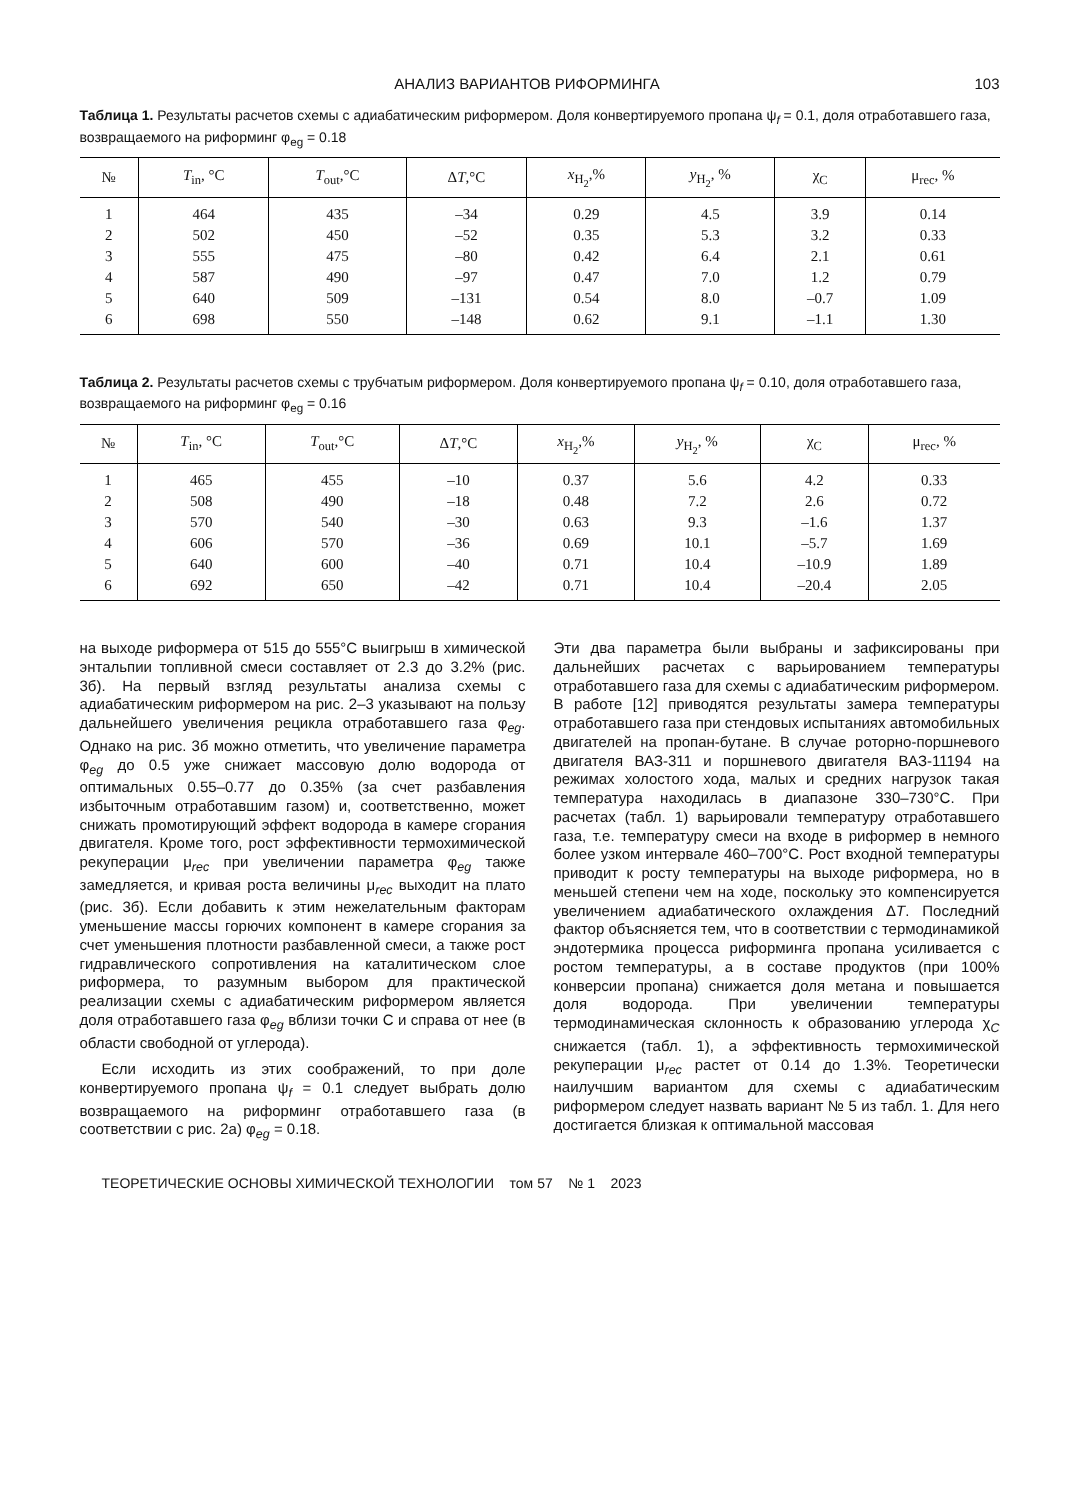АНАЛИЗ ВАРИАНТОВ РИФОРМИНГА 103
Таблица 1. Результаты расчетов схемы с адиабатическим риформером. Доля конвертируемого пропана ψ<sub>f</sub> = 0.1, доля отработавшего газа, возвращаемого на риформинг φ<sub>eg</sub> = 0.18
| № | T<sub>in</sub>, °C | T<sub>out</sub>,°C | Δ T ,°C | x<sub>H<sub>2</sub></sub>,% | y<sub>H<sub>2</sub></sub>, % | χ<sub>C</sub> | μ<sub>rec</sub>, % |
| --- | --- | --- | --- | --- | --- | --- | --- |
| 1 | 464 | 435 | –34 | 0.29 | 4.5 | 3.9 | 0.14 |
| 2 | 502 | 450 | –52 | 0.35 | 5.3 | 3.2 | 0.33 |
| 3 | 555 | 475 | –80 | 0.42 | 6.4 | 2.1 | 0.61 |
| 4 | 587 | 490 | –97 | 0.47 | 7.0 | 1.2 | 0.79 |
| 5 | 640 | 509 | –131 | 0.54 | 8.0 | –0.7 | 1.09 |
| 6 | 698 | 550 | –148 | 0.62 | 9.1 | –1.1 | 1.30 |
Таблица 2. Результаты расчетов схемы с трубчатым риформером. Доля конвертируемого пропана ψ<sub>f</sub> = 0.10, доля отработавшего газа, возвращаемого на риформинг φ<sub>eg</sub> = 0.16
| № | T<sub>in</sub>, °C | T<sub>out</sub>,°C | Δ T ,°C | x<sub>H<sub>2</sub></sub>,% | y<sub>H<sub>2</sub></sub>, % | χ<sub>C</sub> | μ<sub>rec</sub>, % |
| --- | --- | --- | --- | --- | --- | --- | --- |
| 1 | 465 | 455 | –10 | 0.37 | 5.6 | 4.2 | 0.33 |
| 2 | 508 | 490 | –18 | 0.48 | 7.2 | 2.6 | 0.72 |
| 3 | 570 | 540 | –30 | 0.63 | 9.3 | –1.6 | 1.37 |
| 4 | 606 | 570 | –36 | 0.69 | 10.1 | –5.7 | 1.69 |
| 5 | 640 | 600 | –40 | 0.71 | 10.4 | –10.9 | 1.89 |
| 6 | 692 | 650 | –42 | 0.71 | 10.4 | –20.4 | 2.05 |
на выходе риформера от 515 до 555°C выигрыш в химической энтальпии топливной смеси составляет от 2.3 до 3.2% (рис. 3б). На первый взгляд результаты анализа схемы с адиабатическим риформером на рис. 2–3 указывают на пользу дальнейшего увеличения рецикла отработавшего газа φ<sub>eg</sub>. Однако на рис. 3б можно отметить, что увеличение параметра φ<sub>eg</sub> до 0.5 уже снижает массовую долю водорода от оптимальных 0.55–0.77 до 0.35% (за счет разбавления избыточным отработавшим газом) и, соответственно, может снижать промотирующий эффект водорода в камере сгорания двигателя. Кроме того, рост эффективности термохимической рекуперации μ<sub>rec</sub> при увеличении параметра φ<sub>eg</sub> также замедляется, и кривая роста величины μ<sub>rec</sub> выходит на плато (рис. 3б). Если добавить к этим нежелательным факторам уменьшение массы горючих компонент в камере сгорания за счет уменьшения плотности разбавленной смеси, а также рост гидравлического сопротивления на каталитическом слое риформера, то разумным выбором для практической реализации схемы с адиабатическим риформером является доля отработавшего газа φ<sub>eg</sub> вблизи точки C и справа от нее (в области свободной от углерода).
Если исходить из этих соображений, то при доле конвертируемого пропана ψ<sub>f</sub> = 0.1 следует выбрать долю возвращаемого на риформинг отработавшего газа (в соответствии с рис. 2а) φ<sub>eg</sub> = 0.18.
Эти два параметра были выбраны и зафиксированы при дальнейших расчетах с варьированием температуры отработавшего газа для схемы с адиабатическим риформером. В работе [12] приводятся результаты замера температуры отработавшего газа при стендовых испытаниях автомобильных двигателей на пропан-бутане. В случае роторно-поршневого двигателя ВАЗ-311 и поршневого двигателя ВАЗ-11194 на режимах холостого хода, малых и средних нагрузок такая температура находилась в диапазоне 330–730°C. При расчетах (табл. 1) варьировали температуру отработавшего газа, т.е. температуру смеси на входе в риформер в немного более узком интервале 460–700°C. Рост входной температуры приводит к росту температуры на выходе риформера, но в меньшей степени чем на ходе, поскольку это компенсируется увеличением адиабатического охлаждения ΔT. Последний фактор объясняется тем, что в соответствии с термодинамикой эндотермика процесса риформинга пропана усиливается с ростом температуры, а в составе продуктов (при 100% конверсии пропана) снижается доля метана и повышается доля водорода. При увеличении температуры термодинамическая склонность к образованию углерода χ<sub>C</sub> снижается (табл. 1), а эффективность термохимической рекуперации μ<sub>rec</sub> растет от 0.14 до 1.3%. Теоретически наилучшим вариантом для схемы с адиабатическим риформером следует назвать вариант № 5 из табл. 1. Для него достигается близкая к оптимальной массовая
ТЕОРЕТИЧЕСКИЕ ОСНОВЫ ХИМИЧЕСКОЙ ТЕХНОЛОГИИ том 57 № 1 2023